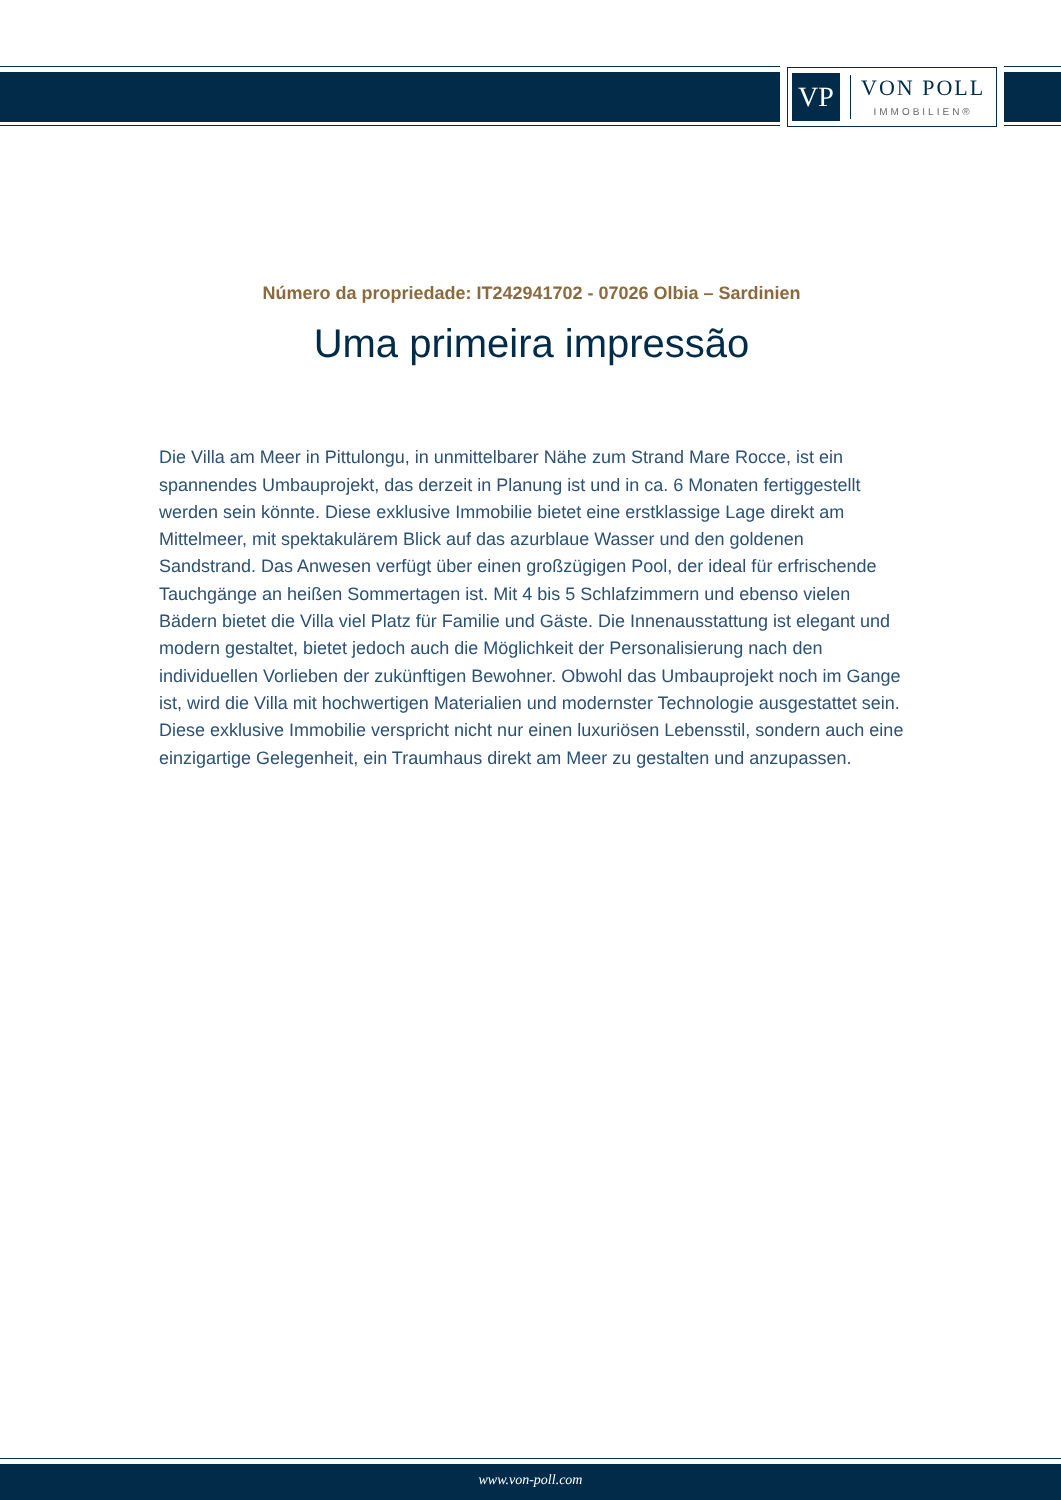VP
VON POLL
IMMOBILIEN®
Número da propriedade: IT242941702 - 07026 Olbia – Sardinien
Uma primeira impressão
Die Villa am Meer in Pittulongu, in unmittelbarer Nähe zum Strand Mare Rocce, ist ein spannendes Umbauprojekt, das derzeit in Planung ist und in ca. 6 Monaten fertiggestellt werden sein könnte. Diese exklusive Immobilie bietet eine erstklassige Lage direkt am Mittelmeer, mit spektakulärem Blick auf das azurblaue Wasser und den goldenen Sandstrand. Das Anwesen verfügt über einen großzügigen Pool, der ideal für erfrischende Tauchgänge an heißen Sommertagen ist. Mit 4 bis 5 Schlafzimmern und ebenso vielen Bädern bietet die Villa viel Platz für Familie und Gäste. Die Innenausstattung ist elegant und modern gestaltet, bietet jedoch auch die Möglichkeit der Personalisierung nach den individuellen Vorlieben der zukünftigen Bewohner. Obwohl das Umbauprojekt noch im Gange ist, wird die Villa mit hochwertigen Materialien und modernster Technologie ausgestattet sein. Diese exklusive Immobilie verspricht nicht nur einen luxuriösen Lebensstil, sondern auch eine einzigartige Gelegenheit, ein Traumhaus direkt am Meer zu gestalten und anzupassen.
www.von-poll.com